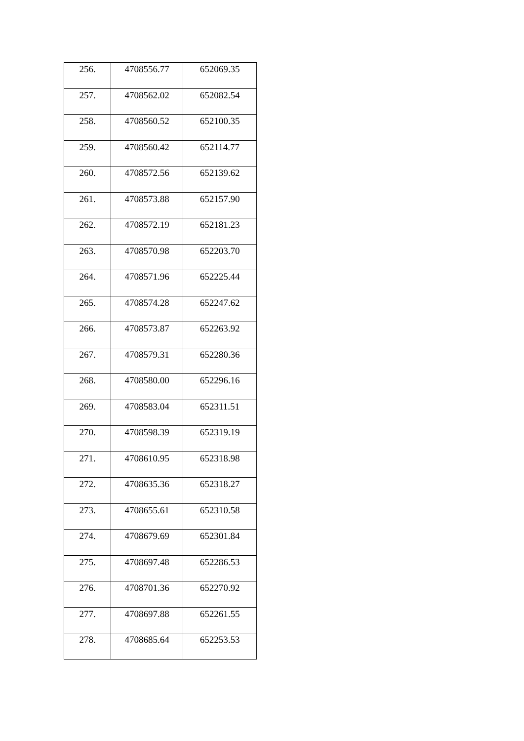| 256. | 4708556.77 | 652069.35 |
| 257. | 4708562.02 | 652082.54 |
| 258. | 4708560.52 | 652100.35 |
| 259. | 4708560.42 | 652114.77 |
| 260. | 4708572.56 | 652139.62 |
| 261. | 4708573.88 | 652157.90 |
| 262. | 4708572.19 | 652181.23 |
| 263. | 4708570.98 | 652203.70 |
| 264. | 4708571.96 | 652225.44 |
| 265. | 4708574.28 | 652247.62 |
| 266. | 4708573.87 | 652263.92 |
| 267. | 4708579.31 | 652280.36 |
| 268. | 4708580.00 | 652296.16 |
| 269. | 4708583.04 | 652311.51 |
| 270. | 4708598.39 | 652319.19 |
| 271. | 4708610.95 | 652318.98 |
| 272. | 4708635.36 | 652318.27 |
| 273. | 4708655.61 | 652310.58 |
| 274. | 4708679.69 | 652301.84 |
| 275. | 4708697.48 | 652286.53 |
| 276. | 4708701.36 | 652270.92 |
| 277. | 4708697.88 | 652261.55 |
| 278. | 4708685.64 | 652253.53 |